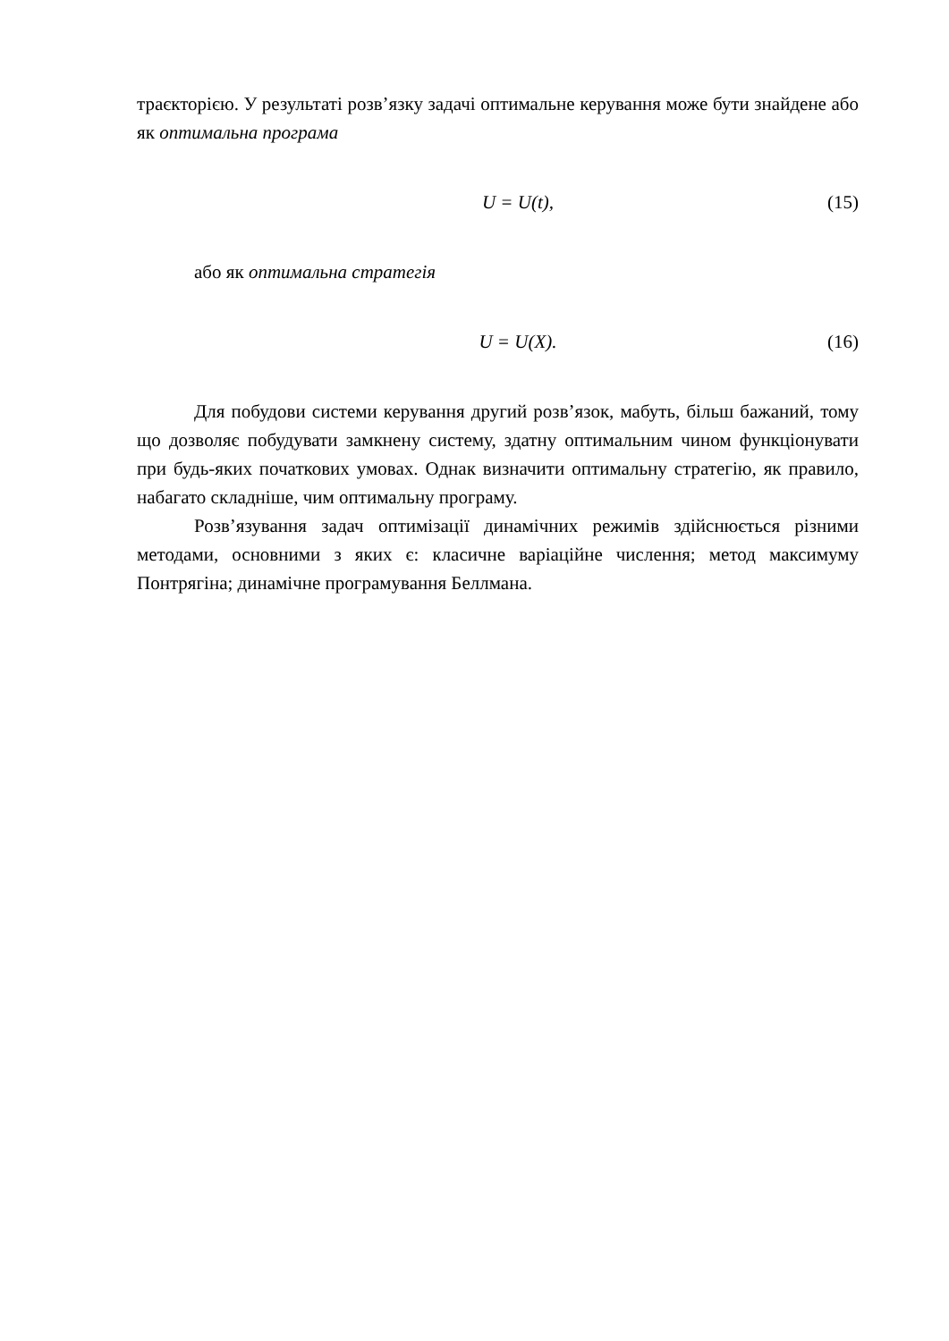траєкторією. У результаті розв’язку задачі оптимальне керування може бути знайдене або як оптимальна програма
U = U(t), (15)
або як оптимальна стратегія
U = U(X). (16)
Для побудови системи керування другий розв’язок, мабуть, більш бажаний, тому що дозволяє побудувати замкнену систему, здатну оптимальним чином функціонувати при будь-яких початкових умовах. Однак визначити оптимальну стратегію, як правило, набагато складніше, чим оптимальну програму.
Розв’язування задач оптимізації динамічних режимів здійснюється різними методами, основними з яких є: класичне варіаційне числення; метод максимуму Понтрягіна; динамічне програмування Беллмана.